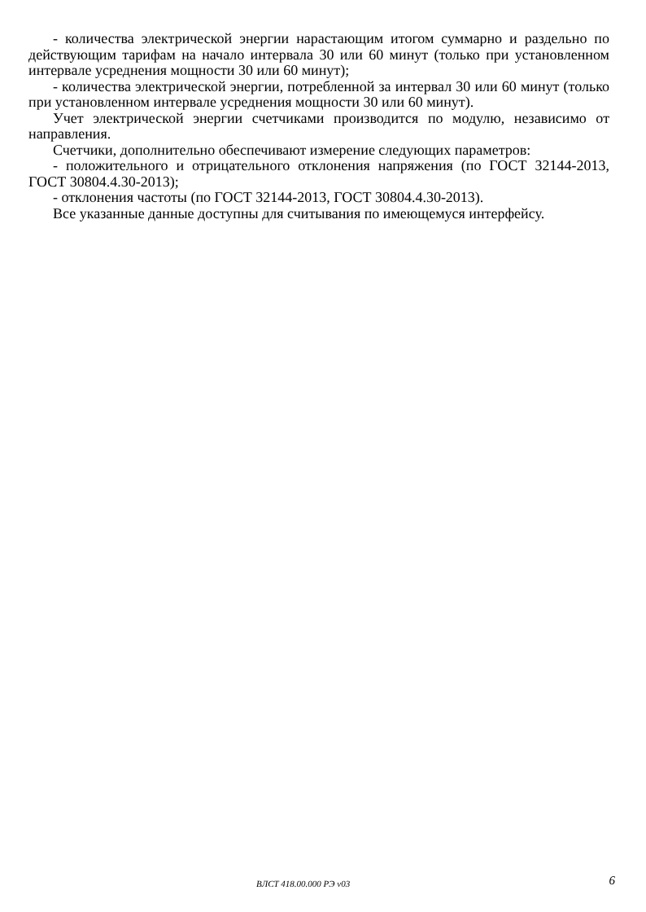- количества электрической энергии нарастающим итогом суммарно и раздельно по действующим тарифам на начало интервала 30 или 60 минут (только при установленном интервале усреднения мощности 30 или 60 минут);
- количества электрической энергии, потребленной за интервал 30 или 60 минут (только при установленном интервале усреднения мощности 30 или 60 минут).
Учет электрической энергии счетчиками производится по модулю, независимо от направления.
Счетчики, дополнительно обеспечивают измерение следующих параметров:
- положительного и отрицательного отклонения напряжения (по ГОСТ 32144-2013, ГОСТ 30804.4.30-2013);
- отклонения частоты (по ГОСТ 32144-2013, ГОСТ 30804.4.30-2013).
Все указанные данные доступны для считывания по имеющемуся интерфейсу.
ВЛСТ 418.00.000 РЭ v03 6